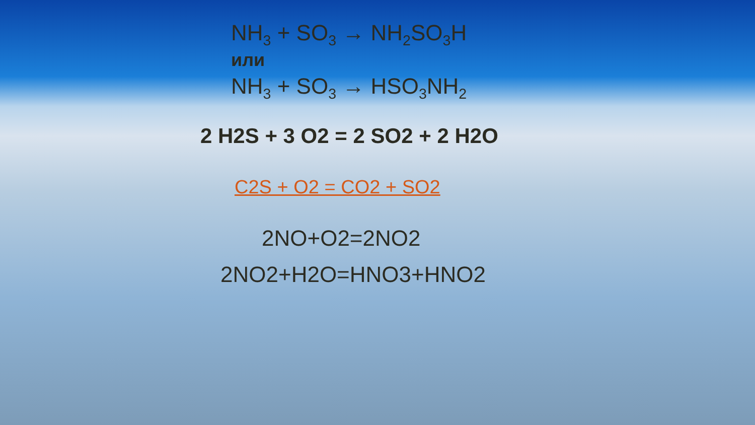NH<sub>3</sub> + SO<sub>3</sub> → NH<sub>2</sub>SO<sub>3</sub>H
или
NH<sub>3</sub> + SO<sub>3</sub> → HSO<sub>3</sub>NH<sub>2</sub>
2 H2S + 3 O2 = 2 SO2 + 2 H2O
C2S + O2 = CO2 + SO2
2NO+O2=2NO2
2NO2+H2O=HNO3+HNO2